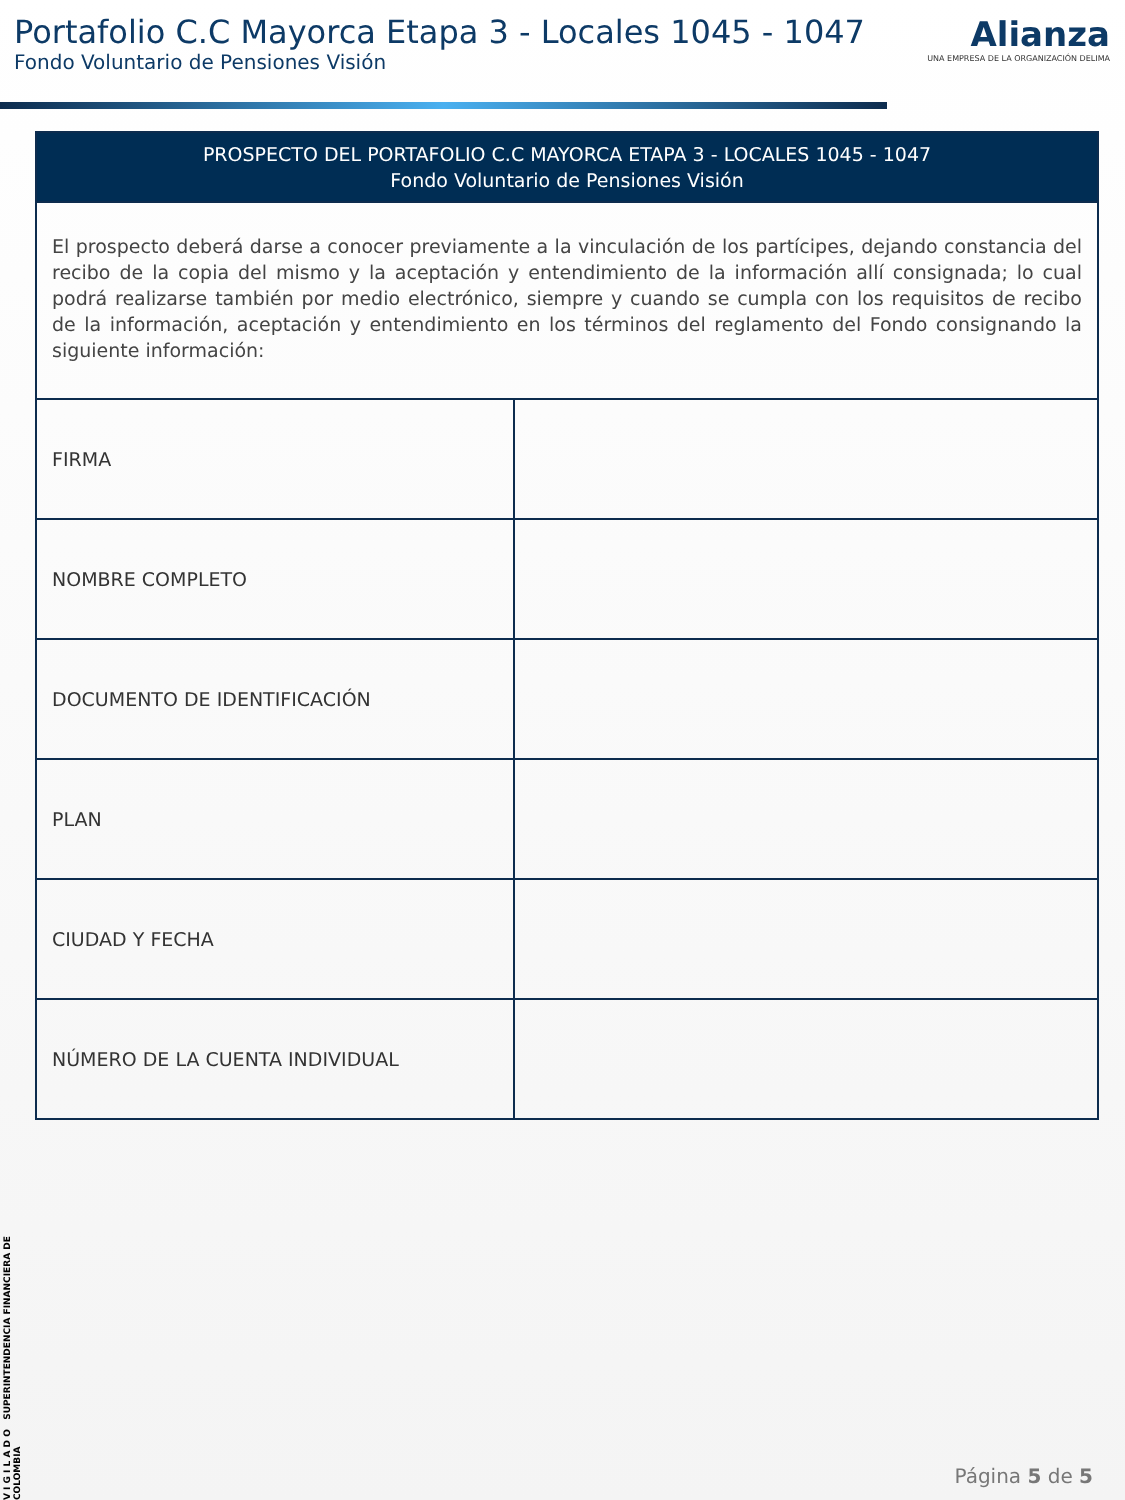Portafolio C.C Mayorca Etapa 3 - Locales 1045 - 1047
Fondo Voluntario de Pensiones Visión
Alianza
UNA EMPRESA DE LA ORGANIZACIÓN DELIMA
| PROSPECTO DEL PORTAFOLIO C.C MAYORCA ETAPA 3 - LOCALES 1045 - 1047 Fondo Voluntario de Pensiones Visión | |
| --- | --- |
| El prospecto deberá darse a conocer previamente a la vinculación de los partícipes, dejando constancia del recibo de la copia del mismo y la aceptación y entendimiento de la información allí consignada; lo cual podrá realizarse también por medio electrónico, siempre y cuando se cumpla con los requisitos de recibo de la información, aceptación y entendimiento en los términos del reglamento del Fondo consignando la siguiente información: | |
| FIRMA | |
| NOMBRE COMPLETO | |
| DOCUMENTO DE IDENTIFICACIÓN | |
| PLAN | |
| CIUDAD Y FECHA | |
| NÚMERO DE LA CUENTA INDIVIDUAL | |
V I G I L A D O SUPERINTENDENCIA FINANCIERA DE COLOMBIA
Página 5 de 5